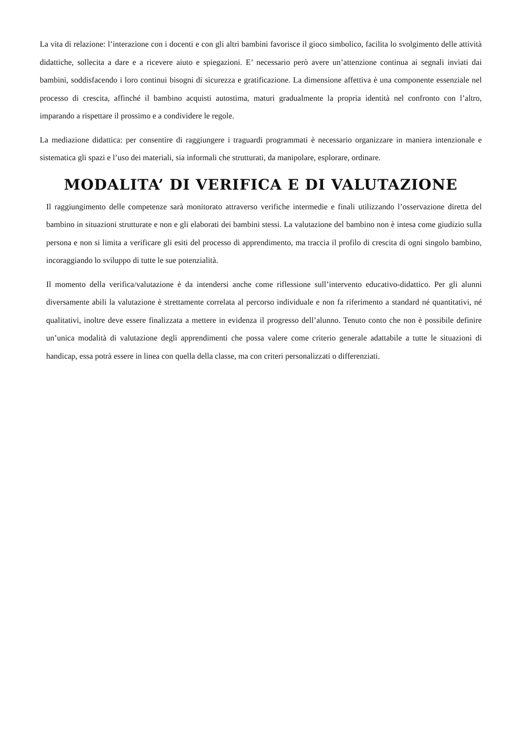La vita di relazione: l’interazione con i docenti e con gli altri bambini favorisce il gioco simbolico, facilita lo svolgimento delle attività didattiche, sollecita a dare e a ricevere aiuto e spiegazioni. E’ necessario però avere un’attenzione continua ai segnali inviati dai bambini, soddisfacendo i loro continui bisogni di sicurezza e gratificazione. La dimensione affettiva è una componente essenziale nel processo di crescita, affinché il bambino acquisti autostima, maturi gradualmente la propria identità nel confronto con l’altro, imparando a rispettare il prossimo e a condividere le regole.
La mediazione didattica: per consentire di raggiungere i traguardi programmati è necessario organizzare in maniera intenzionale e sistematica gli spazi e l’uso dei materiali, sia informali che strutturati, da manipolare, esplorare, ordinare.
MODALITA’ DI VERIFICA E DI VALUTAZIONE
Il raggiungimento delle competenze sarà monitorato attraverso verifiche intermedie e finali utilizzando l’osservazione diretta del bambino in situazioni strutturate e non e gli elaborati dei bambini stessi. La valutazione del bambino non è intesa come giudizio sulla persona e non si limita a verificare gli esiti del processo di apprendimento, ma traccia il profilo di crescita di ogni singolo bambino, incoraggiando lo sviluppo di tutte le sue potenzialità.
Il momento della verifica/valutazione è da intendersi anche come riflessione sull’intervento educativo-didattico. Per gli alunni diversamente abili la valutazione è strettamente correlata al percorso individuale e non fa riferimento a standard né quantitativi, né qualitativi, inoltre deve essere finalizzata a mettere in evidenza il progresso dell’alunno. Tenuto conto che non è possibile definire un’unica modalità di valutazione degli apprendimenti che possa valere come criterio generale adattabile a tutte le situazioni di handicap, essa potrà essere in linea con quella della classe, ma con criteri personalizzati o differenziati.